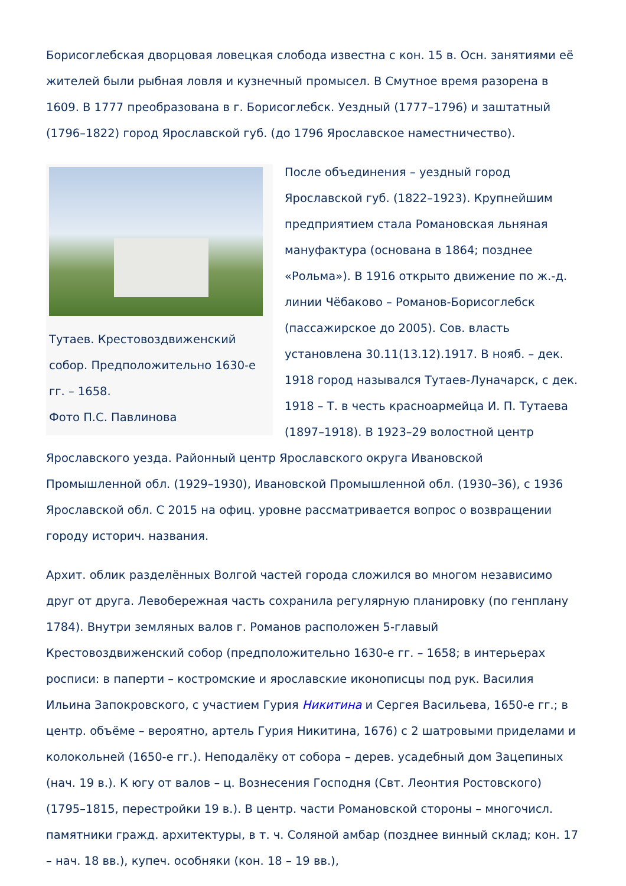Борисоглебская дворцовая ловецкая слобода известна с кон. 15 в. Осн. занятиями её жителей были рыбная ловля и кузнечный промысел. В Смутное время разорена в 1609. В 1777 преобразована в г. Борисоглебск. Уездный (1777–1796) и заштатный (1796–1822) город Ярославской губ. (до 1796 Ярославское наместничество).
Тутаев. Крестовоздвиженский собор. Предположительно 1630-е гг. – 1658.
Фото П.С. Павлинова
После объединения – уездный город Ярославской губ. (1822–1923). Крупнейшим предприятием стала Романовская льняная мануфактура (основана в 1864; позднее «Рольма»). В 1916 открыто движение по ж.-д. линии Чёбаково – Романов-Борисоглебск (пассажирское до 2005). Сов. власть установлена 30.11(13.12).1917. В нояб. – дек. 1918 город назывался Тутаев-Луначарск, с дек. 1918 – Т. в честь красноармейца И. П. Тутаева (1897–1918). В 1923–29 волостной центр Ярославского уезда. Районный центр Ярославского округа Ивановской Промышленной обл. (1929–1930), Ивановской Промышленной обл. (1930–36), с 1936 Ярославской обл. С 2015 на офиц. уровне рассматривается вопрос о возвращении городу историч. названия.
Архит. облик разделённых Волгой частей города сложился во многом независимо друг от друга. Левобережная часть сохранила регулярную планировку (по генплану 1784). Внутри земляных валов г. Романов расположен 5-главый Крестовоздвиженский собор (предположительно 1630-е гг. – 1658; в интерьерах росписи: в паперти – костромские и ярославские иконописцы под рук. Василия Ильина Запокровского, с участием Гурия Никитина и Сергея Васильева, 1650-е гг.; в центр. объёме – вероятно, артель Гурия Никитина, 1676) с 2 шатровыми приделами и колокольней (1650-е гг.). Неподалёку от собора – дерев. усадебный дом Зацепиных (нач. 19 в.). К югу от валов – ц. Вознесения Господня (Свт. Леонтия Ростовского) (1795–1815, перестройки 19 в.). В центр. части Романовской стороны – многочисл. памятники гражд. архитектуры, в т. ч. Соляной амбар (позднее винный склад; кон. 17 – нач. 18 вв.), купеч. особняки (кон. 18 – 19 вв.),